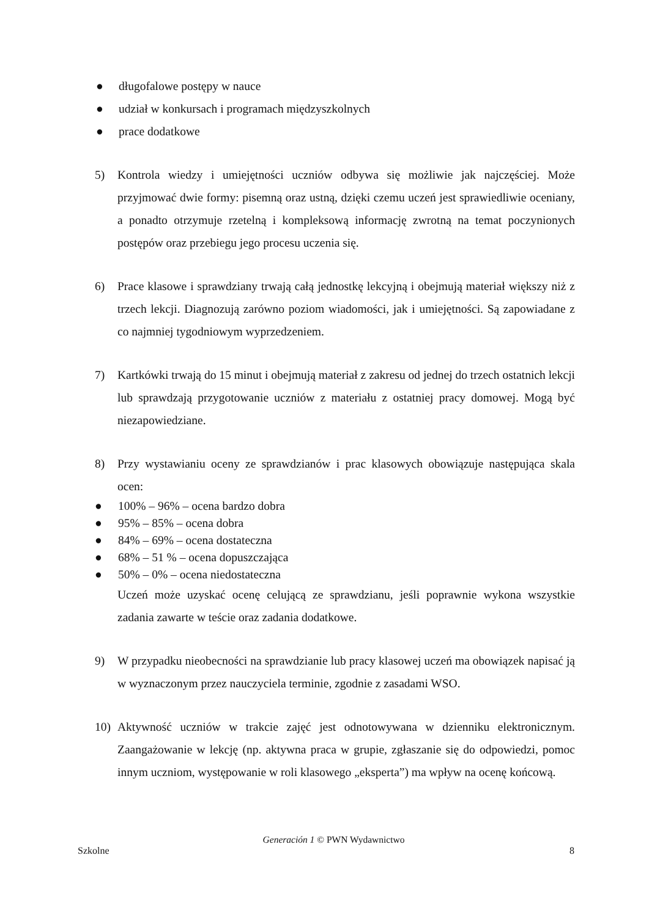● długofalowe postępy w nauce
● udział w konkursach i programach międzyszkolnych
● prace dodatkowe
5) Kontrola wiedzy i umiejętności uczniów odbywa się możliwie jak najczęściej. Może przyjmować dwie formy: pisemną oraz ustną, dzięki czemu uczeń jest sprawiedliwie oceniany, a ponadto otrzymuje rzetelną i kompleksową informację zwrotną na temat poczynionych postępów oraz przebiegu jego procesu uczenia się.
6) Prace klasowe i sprawdziany trwają całą jednostkę lekcyjną i obejmują materiał większy niż z trzech lekcji. Diagnozują zarówno poziom wiadomości, jak i umiejętności. Są zapowiadane z co najmniej tygodniowym wyprzedzeniem.
7) Kartkówki trwają do 15 minut i obejmują materiał z zakresu od jednej do trzech ostatnich lekcji lub sprawdzają przygotowanie uczniów z materiału z ostatniej pracy domowej. Mogą być niezapowiedziane.
8) Przy wystawianiu oceny ze sprawdzianów i prac klasowych obowiązuje następująca skala ocen:
● 100% – 96% – ocena bardzo dobra
● 95% – 85% – ocena dobra
● 84% – 69% – ocena dostateczna
● 68% – 51 % – ocena dopuszczająca
● 50% – 0% – ocena niedostateczna
Uczeń może uzyskać ocenę celującą ze sprawdzianu, jeśli poprawnie wykona wszystkie zadania zawarte w teście oraz zadania dodatkowe.
9) W przypadku nieobecności na sprawdzianie lub pracy klasowej uczeń ma obowiązek napisać ją w wyznaczonym przez nauczyciela terminie, zgodnie z zasadami WSO.
10) Aktywność uczniów w trakcie zajęć jest odnotowywana w dzienniku elektronicznym. Zaangażowanie w lekcję (np. aktywna praca w grupie, zgłaszanie się do odpowiedzi, pomoc innym uczniom, występowanie w roli klasowego „eksperta”) ma wpływ na ocenę końcową.
Generación 1 © PWN Wydawnictwo
Szkolne 8